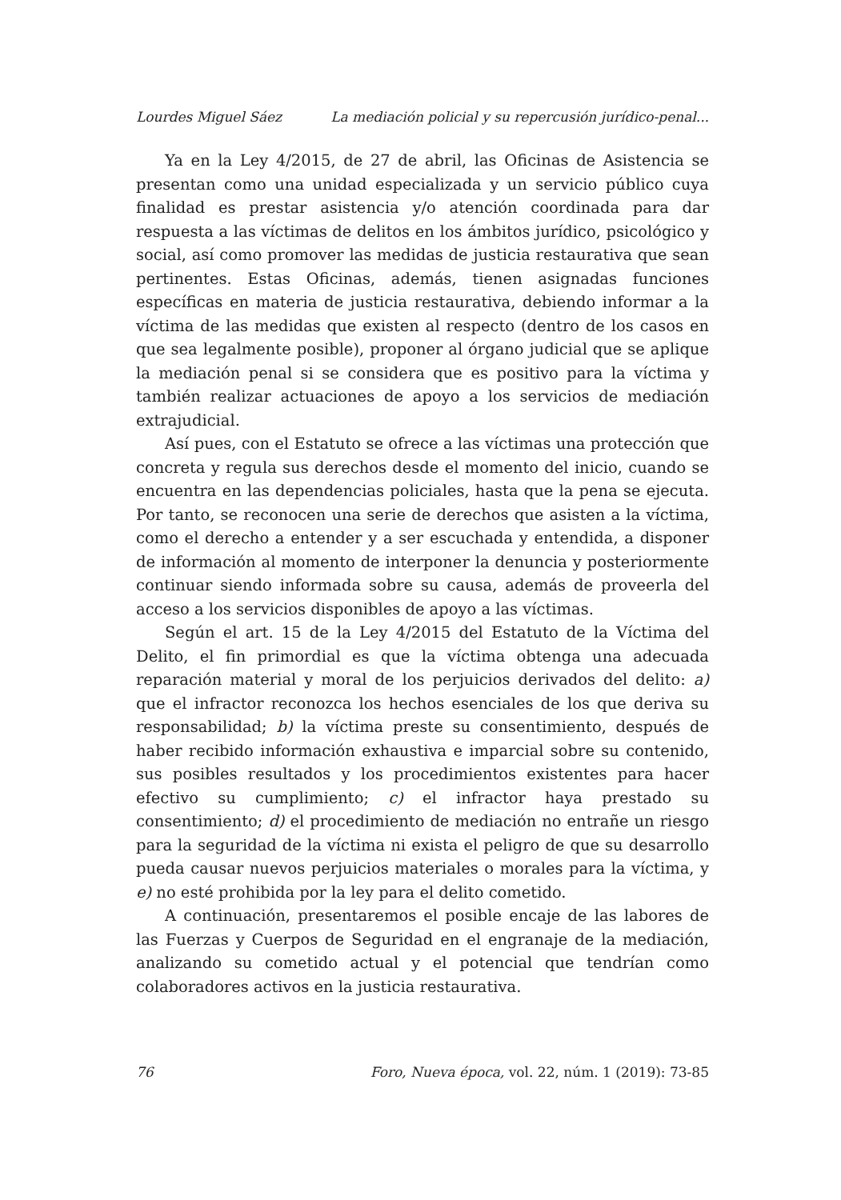Lourdes Miguel Sáez La mediación policial y su repercusión jurídico-penal...
Ya en la Ley 4/2015, de 27 de abril, las Oficinas de Asistencia se presentan como una unidad especializada y un servicio público cuya finalidad es prestar asistencia y/o atención coordinada para dar respuesta a las víctimas de delitos en los ámbitos jurídico, psicológico y social, así como promover las medidas de justicia restaurativa que sean pertinentes. Estas Oficinas, además, tienen asignadas funciones específicas en materia de justicia restaurativa, debiendo informar a la víctima de las medidas que existen al respecto (dentro de los casos en que sea legalmente posible), proponer al órgano judicial que se aplique la mediación penal si se considera que es positivo para la víctima y también realizar actuaciones de apoyo a los servicios de mediación extrajudicial.
Así pues, con el Estatuto se ofrece a las víctimas una protección que concreta y regula sus derechos desde el momento del inicio, cuando se encuentra en las dependencias policiales, hasta que la pena se ejecuta. Por tanto, se reconocen una serie de derechos que asisten a la víctima, como el derecho a entender y a ser escuchada y entendida, a disponer de información al momento de interponer la denuncia y posteriormente continuar siendo informada sobre su causa, además de proveerla del acceso a los servicios disponibles de apoyo a las víctimas.
Según el art. 15 de la Ley 4/2015 del Estatuto de la Víctima del Delito, el fin primordial es que la víctima obtenga una adecuada reparación material y moral de los perjuicios derivados del delito: a) que el infractor reconozca los hechos esenciales de los que deriva su responsabilidad; b) la víctima preste su consentimiento, después de haber recibido información exhaustiva e imparcial sobre su contenido, sus posibles resultados y los procedimientos existentes para hacer efectivo su cumplimiento; c) el infractor haya prestado su consentimiento; d) el procedimiento de mediación no entrañe un riesgo para la seguridad de la víctima ni exista el peligro de que su desarrollo pueda causar nuevos perjuicios materiales o morales para la víctima, y e) no esté prohibida por la ley para el delito cometido.
A continuación, presentaremos el posible encaje de las labores de las Fuerzas y Cuerpos de Seguridad en el engranaje de la mediación, analizando su cometido actual y el potencial que tendrían como colaboradores activos en la justicia restaurativa.
76 Foro, Nueva época, vol. 22, núm. 1 (2019): 73-85